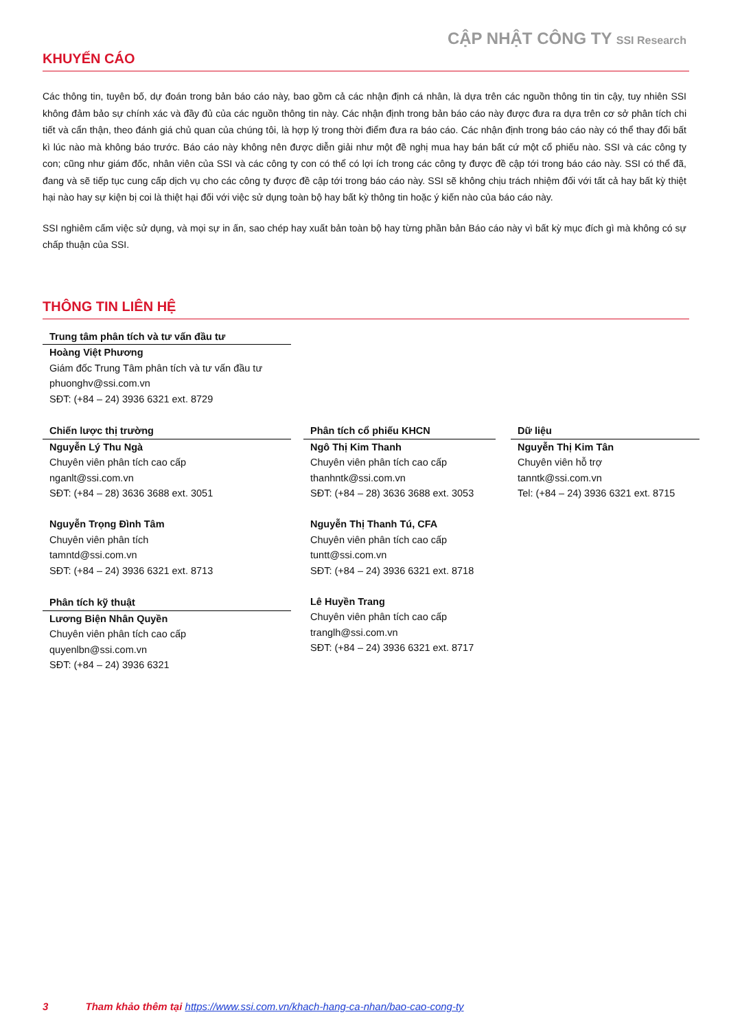CẬP NHẬT CÔNG TY SSI Research
KHUYẾN CÁO
Các thông tin, tuyên bố, dự đoán trong bản báo cáo này, bao gồm cả các nhận định cá nhân, là dựa trên các nguồn thông tin tin cậy, tuy nhiên SSI không đảm bảo sự chính xác và đầy đủ của các nguồn thông tin này. Các nhận định trong bản báo cáo này được đưa ra dựa trên cơ sở phân tích chi tiết và cẩn thận, theo đánh giá chủ quan của chúng tôi, là hợp lý trong thời điểm đưa ra báo cáo. Các nhận định trong báo cáo này có thể thay đổi bất kì lúc nào mà không báo trước. Báo cáo này không nên được diễn giải như một đề nghị mua hay bán bất cứ một cổ phiếu nào. SSI và các công ty con; cũng như giám đốc, nhân viên của SSI và các công ty con có thể có lợi ích trong các công ty được đề cập tới trong báo cáo này. SSI có thể đã, đang và sẽ tiếp tục cung cấp dịch vụ cho các công ty được đề cập tới trong báo cáo này. SSI sẽ không chịu trách nhiệm đối với tất cả hay bất kỳ thiệt hại nào hay sự kiện bị coi là thiệt hại đối với việc sử dụng toàn bộ hay bất kỳ thông tin hoặc ý kiến nào của báo cáo này.
SSI nghiêm cấm việc sử dụng, và mọi sự in ấn, sao chép hay xuất bản toàn bộ hay từng phần bản Báo cáo này vì bất kỳ mục đích gì mà không có sự chấp thuận của SSI.
THÔNG TIN LIÊN HỆ
Trung tâm phân tích và tư vấn đầu tư
Hoàng Việt Phương
Giám đốc Trung Tâm phân tích và tư vấn đầu tư
phuonghv@ssi.com.vn
SĐT: (+84 – 24) 3936 6321 ext. 8729
Chiến lược thị trường
Nguyễn Lý Thu Ngà
Chuyên viên phân tích cao cấp
nganlt@ssi.com.vn
SĐT: (+84 – 28) 3636 3688 ext. 3051
Nguyễn Trọng Đình Tâm
Chuyên viên phân tích
tamntd@ssi.com.vn
SĐT: (+84 – 24) 3936 6321 ext. 8713
Phân tích kỹ thuật
Lương Biện Nhân Quyền
Chuyên viên phân tích cao cấp
quyenlbn@ssi.com.vn
SĐT: (+84 – 24) 3936 6321
Phân tích cổ phiếu KHCN
Ngô Thị Kim Thanh
Chuyên viên phân tích cao cấp
thanhntk@ssi.com.vn
SĐT: (+84 – 28) 3636 3688 ext. 3053
Nguyễn Thị Thanh Tú, CFA
Chuyên viên phân tích cao cấp
tuntt@ssi.com.vn
SĐT: (+84 – 24) 3936 6321 ext. 8718
Lê Huyền Trang
Chuyên viên phân tích cao cấp
tranglh@ssi.com.vn
SĐT: (+84 – 24) 3936 6321 ext. 8717
Dữ liệu
Nguyễn Thị Kim Tân
Chuyên viên hỗ trợ
tanntk@ssi.com.vn
Tel: (+84 – 24) 3936 6321 ext. 8715
3 Tham khảo thêm tại https://www.ssi.com.vn/khach-hang-ca-nhan/bao-cao-cong-ty